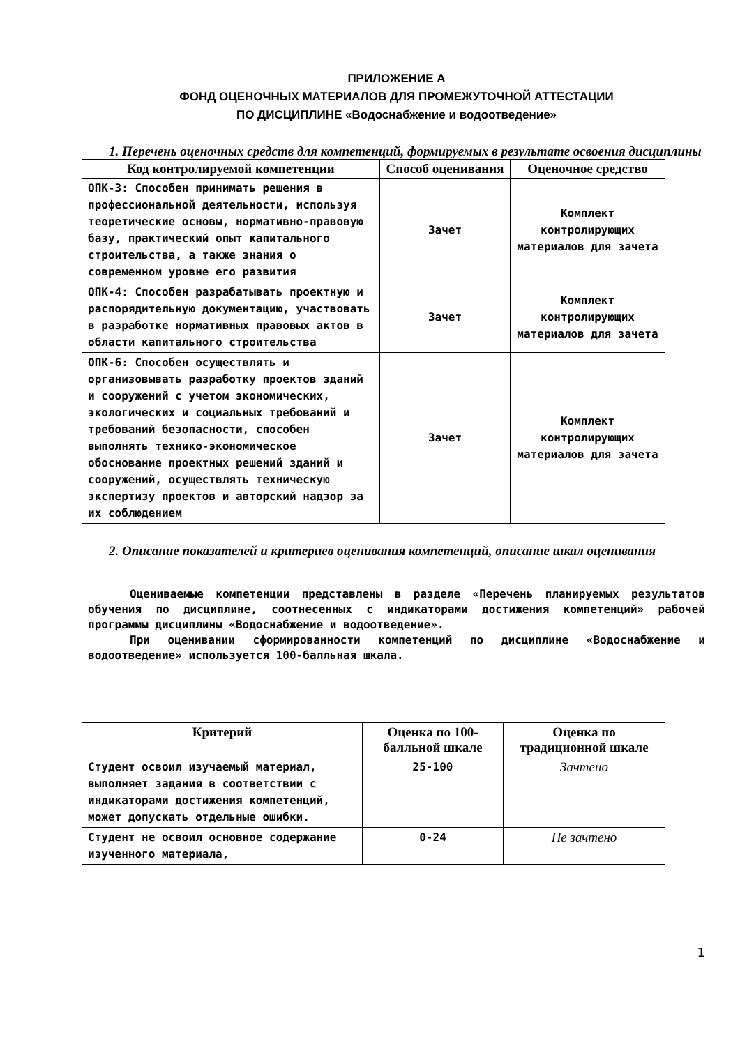ПРИЛОЖЕНИЕ А
ФОНД ОЦЕНОЧНЫХ МАТЕРИАЛОВ ДЛЯ ПРОМЕЖУТОЧНОЙ АТТЕСТАЦИИ
ПО ДИСЦИПЛИНЕ «Водоснабжение и водоотведение»
1. Перечень оценочных средств для компетенций, формируемых в результате освоения дисциплины
| Код контролируемой компетенции | Способ оценивания | Оценочное средство |
| --- | --- | --- |
| ОПК-3: Способен принимать решения в профессиональной деятельности, используя теоретические основы, нормативно-правовую базу, практический опыт капитального строительства, а также знания о современном уровне его развития | Зачет | Комплект контролирующих материалов для зачета |
| ОПК-4: Способен разрабатывать проектную и распорядительную документацию, участвовать в разработке нормативных правовых актов в области капитального строительства | Зачет | Комплект контролирующих материалов для зачета |
| ОПК-6: Способен осуществлять и организовывать разработку проектов зданий и сооружений с учетом экономических, экологических и социальных требований и требований безопасности, способен выполнять технико-экономическое обоснование проектных решений зданий и сооружений, осуществлять техническую экспертизу проектов и авторский надзор за их соблюдением | Зачет | Комплект контролирующих материалов для зачета |
2. Описание показателей и критериев оценивания компетенций, описание шкал оценивания
Оцениваемые компетенции представлены в разделе «Перечень планируемых результатов обучения по дисциплине, соотнесенных с индикаторами достижения компетенций» рабочей программы дисциплины «Водоснабжение и водоотведение».
При оценивании сформированности компетенций по дисциплине «Водоснабжение и водоотведение» используется 100-балльная шкала.
| Критерий | Оценка по 100-балльной шкале | Оценка по традиционной шкале |
| --- | --- | --- |
| Студент освоил изучаемый материал, выполняет задания в соответствии с индикаторами достижения компетенций, может допускать отдельные ошибки. | 25-100 | Зачтено |
| Студент не освоил основное содержание изученного материала, | 0-24 | Не зачтено |
1